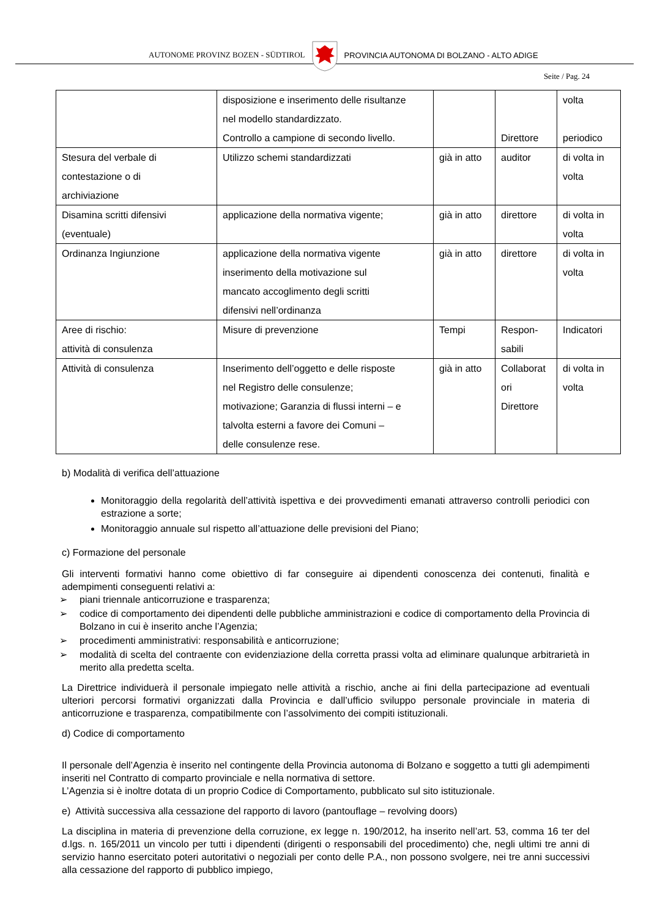AUTONOME PROVINZ BOZEN - SÜDTIROL
PROVINCIA AUTONOMA DI BOLZANO - ALTO ADIGE
Seite / Pag. 24
| | disposizione e inserimento delle risultanze nel modello standardizzato. Controllo a campione di secondo livello. | | Direttore | volta periodico |
| Stesura del verbale di contestazione o di archiviazione | Utilizzo schemi standardizzati | già in atto | auditor | di volta in volta |
| Disamina scritti difensivi (eventuale) | applicazione della normativa vigente; | già in atto | direttore | di volta in volta |
| Ordinanza Ingiunzione | applicazione della normativa vigente inserimento della motivazione sul mancato accoglimento degli scritti difensivi nell’ordinanza | già in atto | direttore | di volta in volta |
| Aree di rischio: attività di consulenza | Misure di prevenzione | Tempi | Respon- sabili | Indicatori |
| Attività di consulenza | Inserimento dell’oggetto e delle risposte nel Registro delle consulenze; motivazione; Garanzia di flussi interni – e talvolta esterni a favore dei Comuni – delle consulenze rese. | già in atto | Collaborat ori Direttore | di volta in volta |
b) Modalità di verifica dell’attuazione
Monitoraggio della regolarità dell’attività ispettiva e dei provvedimenti emanati attraverso controlli periodici con estrazione a sorte;
Monitoraggio annuale sul rispetto all’attuazione delle previsioni del Piano;
c) Formazione del personale
Gli interventi formativi hanno come obiettivo di far conseguire ai dipendenti conoscenza dei contenuti, finalità e adempimenti conseguenti relativi a:
➢ piani triennale anticorruzione e trasparenza;
➢ codice di comportamento dei dipendenti delle pubbliche amministrazioni e codice di comportamento della Provincia di Bolzano in cui è inserito anche l’Agenzia;
➢ procedimenti amministrativi: responsabilità e anticorruzione;
➢ modalità di scelta del contraente con evidenziazione della corretta prassi volta ad eliminare qualunque arbitrarietà in merito alla predetta scelta.
La Direttrice individuerà il personale impiegato nelle attività a rischio, anche ai fini della partecipazione ad eventuali ulteriori percorsi formativi organizzati dalla Provincia e dall’ufficio sviluppo personale provinciale in materia di anticorruzione e trasparenza, compatibilmente con l’assolvimento dei compiti istituzionali.
d) Codice di comportamento
Il personale dell’Agenzia è inserito nel contingente della Provincia autonoma di Bolzano e soggetto a tutti gli adempimenti inseriti nel Contratto di comparto provinciale e nella normativa di settore.
L’Agenzia si è inoltre dotata di un proprio Codice di Comportamento, pubblicato sul sito istituzionale.
e) Attività successiva alla cessazione del rapporto di lavoro (pantouflage – revolving doors)
La disciplina in materia di prevenzione della corruzione, ex legge n. 190/2012, ha inserito nell’art. 53, comma 16 ter del d.lgs. n. 165/2011 un vincolo per tutti i dipendenti (dirigenti o responsabili del procedimento) che, negli ultimi tre anni di servizio hanno esercitato poteri autoritativi o negoziali per conto delle P.A., non possono svolgere, nei tre anni successivi alla cessazione del rapporto di pubblico impiego,